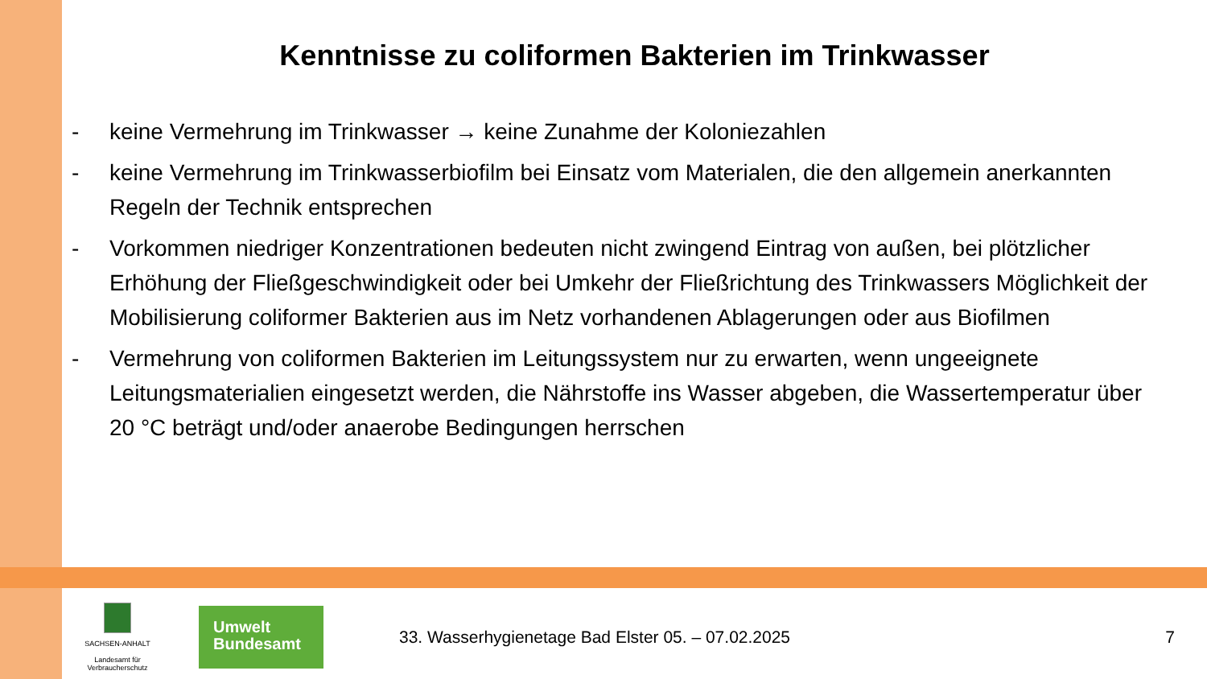Kenntnisse zu coliformen Bakterien im Trinkwasser
- keine Vermehrung im Trinkwasser → keine Zunahme der Koloniezahlen
- keine Vermehrung im Trinkwasserbiofilm bei Einsatz vom Materialen, die den allgemein anerkannten Regeln der Technik entsprechen
- Vorkommen niedriger Konzentrationen bedeuten nicht zwingend Eintrag von außen, bei plötzlicher Erhöhung der Fließgeschwindigkeit oder bei Umkehr der Fließrichtung des Trinkwassers Möglichkeit der Mobilisierung coliformer Bakterien aus im Netz vorhandenen Ablagerungen oder aus Biofilmen
- Vermehrung von coliformen Bakterien im Leitungssystem nur zu erwarten, wenn ungeeignete Leitungsmaterialien eingesetzt werden, die Nährstoffe ins Wasser abgeben, die Wassertemperatur über 20 °C beträgt und/oder anaerobe Bedingungen herrschen
SACHSEN-ANHALT
Landesamt für
Verbraucherschutz
Umwelt
Bundesamt
33. Wasserhygienetage Bad Elster 05. – 07.02.2025
7